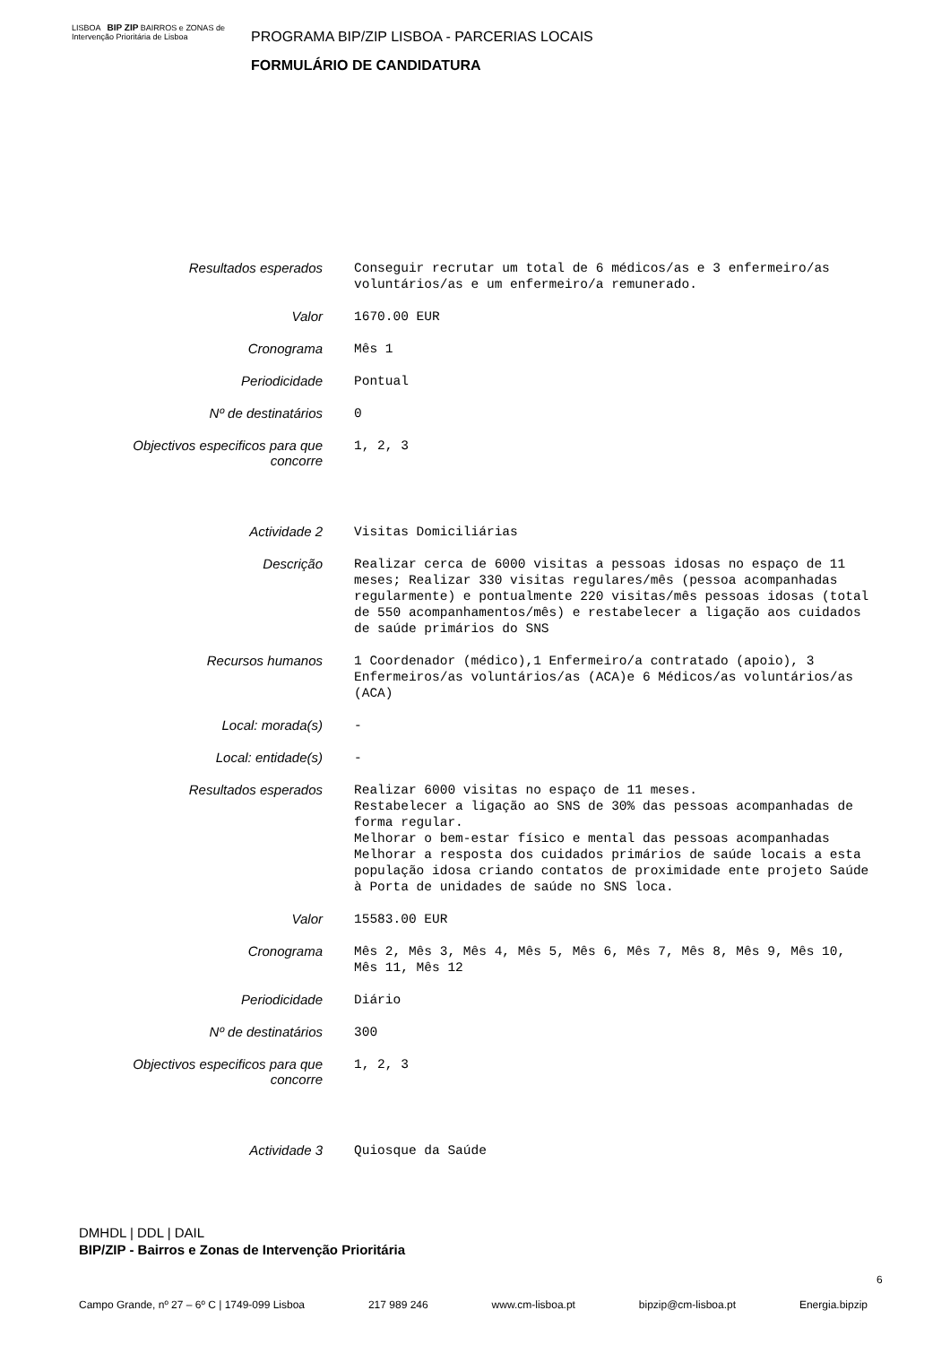LISBOA BIP ZIP BAIRROS e ZONAS de Intervenção Prioritária de Lisboa
PROGRAMA BIP/ZIP LISBOA - PARCERIAS LOCAIS
FORMULÁRIO DE CANDIDATURA
| Resultados esperados | Conseguir recrutar um total de 6 médicos/as e 3 enfermeiro/as voluntários/as e um enfermeiro/a remunerado. |
| Valor | 1670.00 EUR |
| Cronograma | Mês 1 |
| Periodicidade | Pontual |
| Nº de destinatários | 0 |
| Objectivos especificos para que concorre | 1, 2, 3 |
| Actividade 2 | Visitas Domiciliárias |
| Descrição | Realizar cerca de 6000 visitas a pessoas idosas no espaço de 11 meses; Realizar 330 visitas regulares/mês (pessoa acompanhadas regularmente) e pontualmente 220 visitas/mês pessoas idosas (total de 550 acompanhamentos/mês) e restabelecer a ligação aos cuidados de saúde primários do SNS |
| Recursos humanos | 1 Coordenador (médico),1 Enfermeiro/a contratado (apoio), 3 Enfermeiros/as voluntários/as (ACA)e 6 Médicos/as voluntários/as (ACA) |
| Local: morada(s) | - |
| Local: entidade(s) | - |
| Resultados esperados | Realizar 6000 visitas no espaço de 11 meses. Restabelecer a ligação ao SNS de 30% das pessoas acompanhadas de forma regular. Melhorar o bem-estar físico e mental das pessoas acompanhadas Melhorar a resposta dos cuidados primários de saúde locais a esta população idosa criando contatos de proximidade ente projeto Saúde à Porta de unidades de saúde no SNS loca. |
| Valor | 15583.00 EUR |
| Cronograma | Mês 2, Mês 3, Mês 4, Mês 5, Mês 6, Mês 7, Mês 8, Mês 9, Mês 10, Mês 11, Mês 12 |
| Periodicidade | Diário |
| Nº de destinatários | 300 |
| Objectivos especificos para que concorre | 1, 2, 3 |
| Actividade 3 | Quiosque da Saúde |
DMHDL | DDL | DAIL
BIP/ZIP - Bairros e Zonas de Intervenção Prioritária
Campo Grande, nº 27 – 6º C | 1749-099 Lisboa 217 989 246 www.cm-lisboa.pt bipzip@cm-lisboa.pt Energia.bipzip
6